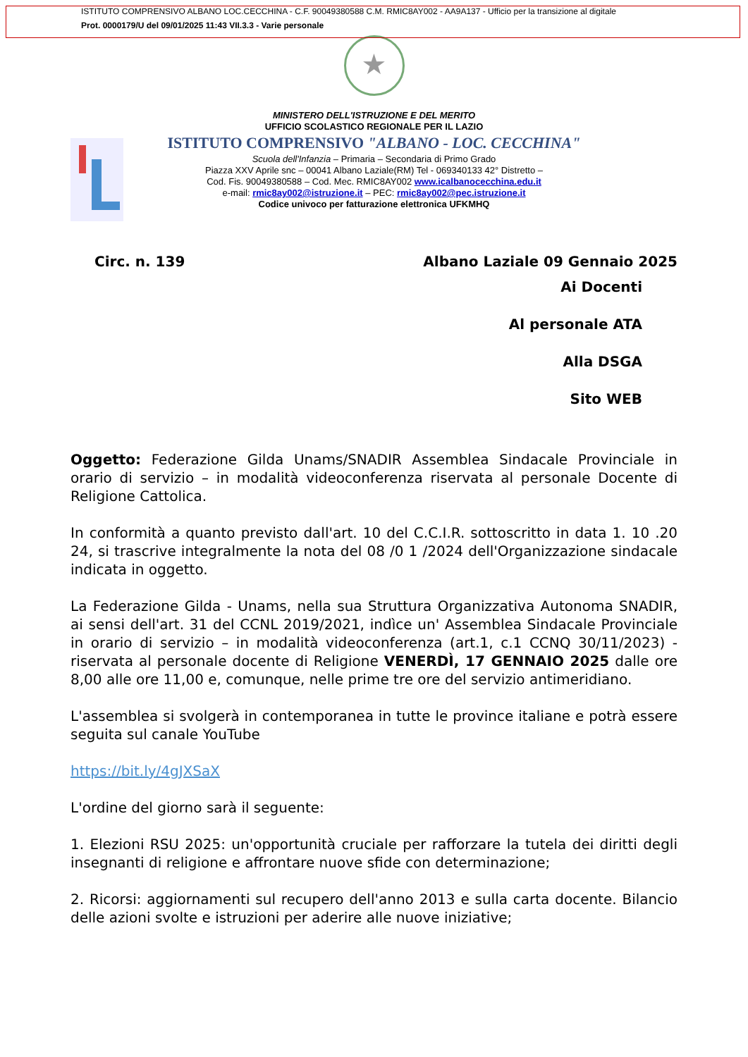ISTITUTO COMPRENSIVO ALBANO LOC.CECCHINA - C.F. 90049380588 C.M. RMIC8AY002 - AA9A137 - Ufficio per la transizione al digitale
Prot. 0000179/U del 09/01/2025 11:43 VII.3.3 - Varie personale
★
MINISTERO DELL'ISTRUZIONE E DEL MERITO
UFFICIO SCOLASTICO REGIONALE PER IL LAZIO
ISTITUTO COMPRENSIVO "ALBANO - LOC. CECCHINA"
Scuola dell'Infanzia – Primaria – Secondaria di Primo Grado
Piazza XXV Aprile snc – 00041 Albano Laziale(RM) Tel - 069340133 42° Distretto –
Cod. Fis. 90049380588 – Cod. Mec. RMIC8AY002 www.icalbanocecchina.edu.it
e-mail: rmic8ay002@istruzione.it – PEC: rmic8ay002@pec.istruzione.it
Codice univoco per fatturazione elettronica UFKMHQ
Circ. n. 139 Albano Laziale 09 Gennaio 2025
Ai Docenti
Al personale ATA
Alla DSGA
Sito WEB
Oggetto: Federazione Gilda Unams/SNADIR Assemblea Sindacale Provinciale in orario di servizio – in modalità videoconferenza riservata al personale Docente di Religione Cattolica.
In conformità a quanto previsto dall'art. 10 del C.C.I.R. sottoscritto in data 1. 10 .20 24, si trascrive integralmente la nota del 08 /0 1 /2024 dell'Organizzazione sindacale indicata in oggetto.
La Federazione Gilda - Unams, nella sua Struttura Organizzativa Autonoma SNADIR, ai sensi dell'art. 31 del CCNL 2019/2021, indìce un' Assemblea Sindacale Provinciale in orario di servizio – in modalità videoconferenza (art.1, c.1 CCNQ 30/11/2023) - riservata al personale docente di Religione VENERDÌ, 17 GENNAIO 2025 dalle ore 8,00 alle ore 11,00 e, comunque, nelle prime tre ore del servizio antimeridiano.
L'assemblea si svolgerà in contemporanea in tutte le province italiane e potrà essere seguita sul canale YouTube
https://bit.ly/4gJXSaX
L'ordine del giorno sarà il seguente:
1. Elezioni RSU 2025: un'opportunità cruciale per rafforzare la tutela dei diritti degli insegnanti di religione e affrontare nuove sfide con determinazione;
2. Ricorsi: aggiornamenti sul recupero dell'anno 2013 e sulla carta docente. Bilancio delle azioni svolte e istruzioni per aderire alle nuove iniziative;